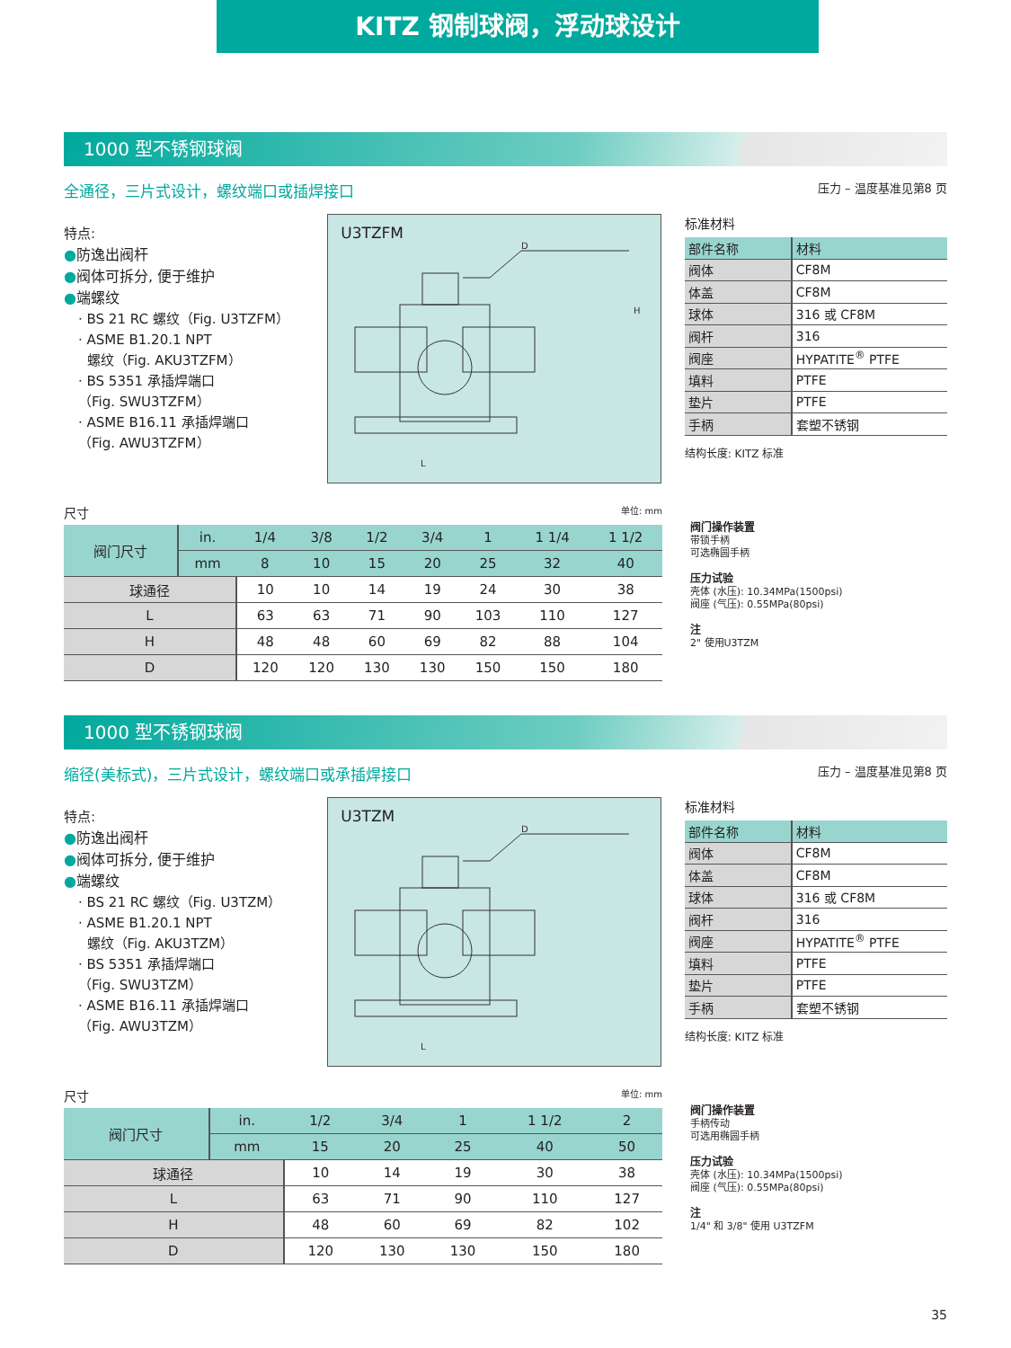KITZ 钢制球阀，浮动球设计
1000 型不锈钢球阀
全通径，三片式设计，螺纹端口或插焊接口
压力 – 温度基准见第8 页
特点:
●防逸出阀杆
●阀体可拆分, 便于维护
●端螺纹
· BS 21 RC 螺纹（Fig. U3TZFM）
· ASME B1.20.1 NPT
螺纹（Fig. AKU3TZFM）
· BS 5351 承插焊端口
（Fig. SWU3TZFM）
· ASME B16.11 承插焊端口
（Fig. AWU3TZFM）
U3TZFM
D
H
L
标准材料
| 部件名称 | 材料 |
| --- | --- |
| 阀体 | CF8M |
| 体盖 | CF8M |
| 球体 | 316 或 CF8M |
| 阀杆 | 316 |
| 阀座 | HYPATITE<sup>®</sup> PTFE |
| 填料 | PTFE |
| 垫片 | PTFE |
| 手柄 | 套塑不锈钢 |
结构长度: KITZ 标准
尺寸 单位: mm
| 阀门尺寸 | in. | 1/4 | 3/8 | 1/2 | 3/4 | 1 | 1 1/4 | 1 1/2 |
| --- | --- | --- | --- | --- | --- | --- | --- | --- |
| | mm | 8 | 10 | 15 | 20 | 25 | 32 | 40 |
| 球通径 | | 10 | 10 | 14 | 19 | 24 | 30 | 38 |
| L | | 63 | 63 | 71 | 90 | 103 | 110 | 127 |
| H | | 48 | 48 | 60 | 69 | 82 | 88 | 104 |
| D | | 120 | 120 | 130 | 130 | 150 | 150 | 180 |
阀门操作装置
带锁手柄
可选椭圆手柄
压力试验
壳体 (水压): 10.34MPa(1500psi)
阀座 (气压): 0.55MPa(80psi)
注
2" 使用U3TZM
1000 型不锈钢球阀
缩径(美标式)，三片式设计，螺纹端口或承插焊接口
压力 – 温度基准见第8 页
特点:
●防逸出阀杆
●阀体可拆分, 便于维护
●端螺纹
· BS 21 RC 螺纹（Fig. U3TZM）
· ASME B1.20.1 NPT
螺纹（Fig. AKU3TZM）
· BS 5351 承插焊端口
（Fig. SWU3TZM）
· ASME B16.11 承插焊端口
（Fig. AWU3TZM）
U3TZM
D
L
标准材料
| 部件名称 | 材料 |
| --- | --- |
| 阀体 | CF8M |
| 体盖 | CF8M |
| 球体 | 316 或 CF8M |
| 阀杆 | 316 |
| 阀座 | HYPATITE<sup>®</sup> PTFE |
| 填料 | PTFE |
| 垫片 | PTFE |
| 手柄 | 套塑不锈钢 |
结构长度: KITZ 标准
尺寸 单位: mm
| 阀门尺寸 | in. | 1/2 | 3/4 | 1 | 1 1/2 | 2 |
| --- | --- | --- | --- | --- | --- | --- |
| | mm | 15 | 20 | 25 | 40 | 50 |
| 球通径 | | 10 | 14 | 19 | 30 | 38 |
| L | | 63 | 71 | 90 | 110 | 127 |
| H | | 48 | 60 | 69 | 82 | 102 |
| D | | 120 | 130 | 130 | 150 | 180 |
阀门操作装置
手柄传动
可选用椭圆手柄
压力试验
壳体 (水压): 10.34MPa(1500psi)
阀座 (气压): 0.55MPa(80psi)
注
1/4" 和 3/8" 使用 U3TZFM
35